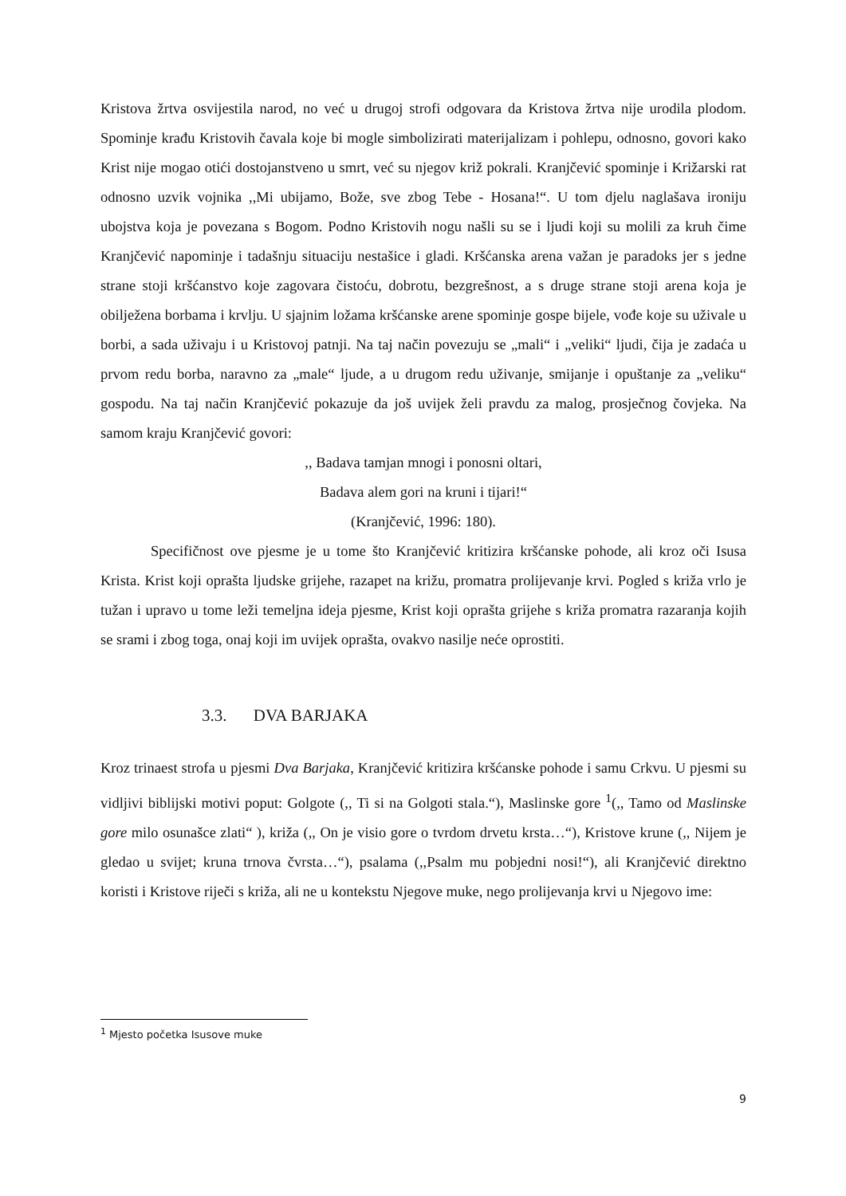Kristova žrtva osvijestila narod, no već u drugoj strofi odgovara da Kristova žrtva nije urodila plodom. Spominje krađu Kristovih čavala koje bi mogle simbolizirati materijalizam i pohlepu, odnosno, govori kako Krist nije mogao otići dostojanstveno u smrt, već su njegov križ pokrali. Kranjčević spominje i Križarski rat odnosno uzvik vojnika ,,Mi ubijamo, Bože, sve zbog Tebe - Hosana!“. U tom djelu naglašava ironiju ubojstva koja je povezana s Bogom. Podno Kristovih nogu našli su se i ljudi koji su molili za kruh čime Kranjčević napominje i tadašnju situaciju nestašice i gladi. Kršćanska arena važan je paradoks jer s jedne strane stoji kršćanstvo koje zagovara čistoću, dobrotu, bezgrešnost, a s druge strane stoji arena koja je obilježena borbama i krvlju. U sjajnim ložama kršćanske arene spominje gospe bijele, vođe koje su uživale u borbi, a sada uživaju i u Kristovoj patnji. Na taj način povezuju se „mali“ i „veliki“ ljudi, čija je zadaća u prvom redu borba, naravno za „male“ ljude, a u drugom redu uživanje, smijanje i opuštanje za „veliku“ gospodu. Na taj način Kranjčević pokazuje da još uvijek želi pravdu za malog, prosječnog čovjeka. Na samom kraju Kranjčević govori:
,, Badava tamjan mnogi i ponosni oltari,
Badava alem gori na kruni i tijari!“
(Kranjčević, 1996: 180).
Specifičnost ove pjesme je u tome što Kranjčević kritizira kršćanske pohode, ali kroz oči Isusa Krista. Krist koji oprašta ljudske grijehe, razapet na križu, promatra prolijevanje krvi. Pogled s križa vrlo je tužan i upravo u tome leži temeljna ideja pjesme, Krist koji oprašta grijehe s križa promatra razaranja kojih se srami i zbog toga, onaj koji im uvijek oprašta, ovakvo nasilje neće oprostiti.
3.3. DVA BARJAKA
Kroz trinaest strofa u pjesmi Dva Barjaka, Kranjčević kritizira kršćanske pohode i samu Crkvu. U pjesmi su vidljivi biblijski motivi poput: Golgote (,, Ti si na Golgoti stala.“), Maslinske gore <sup>1</sup>(,, Tamo od Maslinske gore milo osunašce zlati“ ), križa (,, On je visio gore o tvrdom drvetu krsta…“), Kristove krune (,, Nijem je gledao u svijet; kruna trnova čvrsta…“), psalama (,,Psalm mu pobjedni nosi!“), ali Kranjčević direktno koristi i Kristove riječi s križa, ali ne u kontekstu Njegove muke, nego prolijevanja krvi u Njegovo ime:
<sup>1</sup> Mjesto početka Isusove muke
9